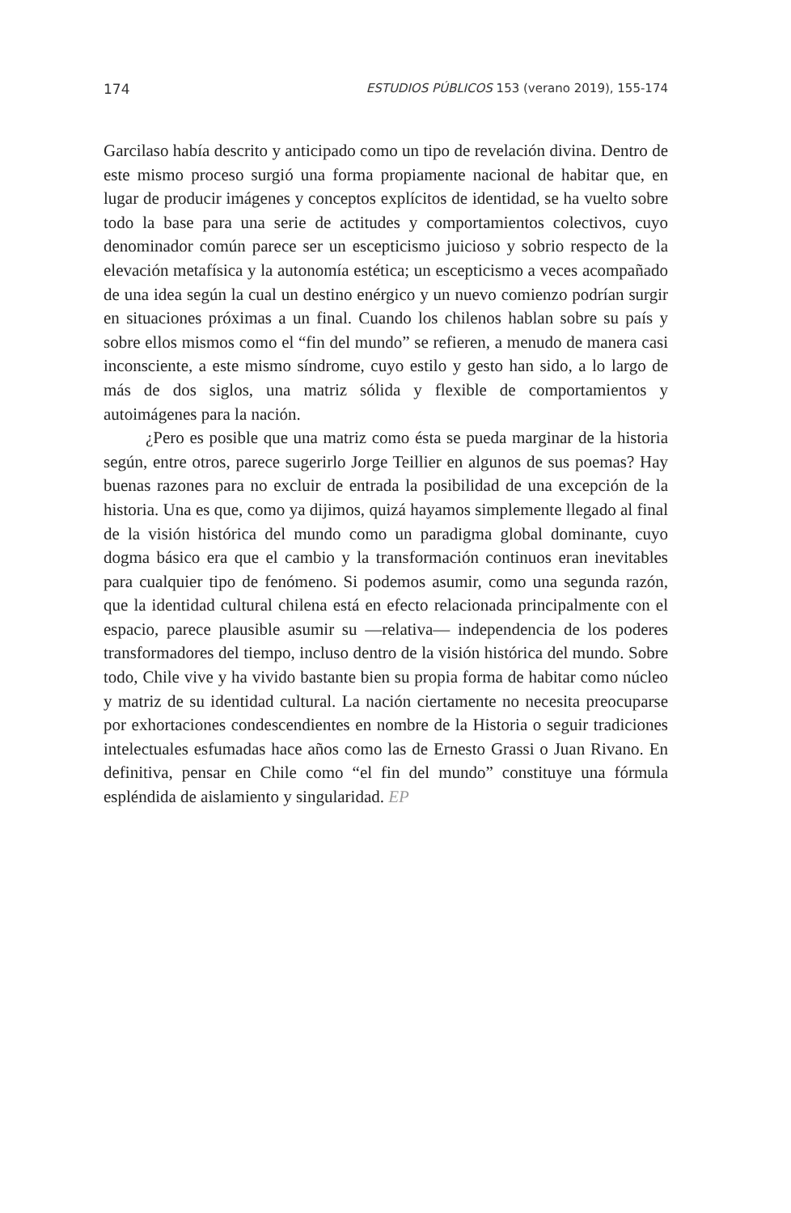174 ESTUDIOS PÚBLICOS 153 (verano 2019), 155-174
Garcilaso había descrito y anticipado como un tipo de revelación divina. Dentro de este mismo proceso surgió una forma propiamente nacional de habitar que, en lugar de producir imágenes y conceptos explícitos de identidad, se ha vuelto sobre todo la base para una serie de actitudes y comportamientos colectivos, cuyo denominador común parece ser un escepticismo juicioso y sobrio respecto de la elevación metafísica y la autonomía estética; un escepticismo a veces acompañado de una idea según la cual un destino enérgico y un nuevo comienzo podrían surgir en situaciones próximas a un final. Cuando los chilenos hablan sobre su país y sobre ellos mismos como el “fin del mundo” se refieren, a menudo de manera casi inconsciente, a este mismo síndrome, cuyo estilo y gesto han sido, a lo largo de más de dos siglos, una matriz sólida y flexible de comportamientos y autoimágenes para la nación.
¿Pero es posible que una matriz como ésta se pueda marginar de la historia según, entre otros, parece sugerirlo Jorge Teillier en algunos de sus poemas? Hay buenas razones para no excluir de entrada la posibilidad de una excepción de la historia. Una es que, como ya dijimos, quizá hayamos simplemente llegado al final de la visión histórica del mundo como un paradigma global dominante, cuyo dogma básico era que el cambio y la transformación continuos eran inevitables para cualquier tipo de fenómeno. Si podemos asumir, como una segunda razón, que la identidad cultural chilena está en efecto relacionada principalmente con el espacio, parece plausible asumir su —relativa— independencia de los poderes transformadores del tiempo, incluso dentro de la visión histórica del mundo. Sobre todo, Chile vive y ha vivido bastante bien su propia forma de habitar como núcleo y matriz de su identidad cultural. La nación ciertamente no necesita preocuparse por exhortaciones condescendientes en nombre de la Historia o seguir tradiciones intelectuales esfumadas hace años como las de Ernesto Grassi o Juan Rivano. En definitiva, pensar en Chile como “el fin del mundo” constituye una fórmula espléndida de aislamiento y singularidad. EP